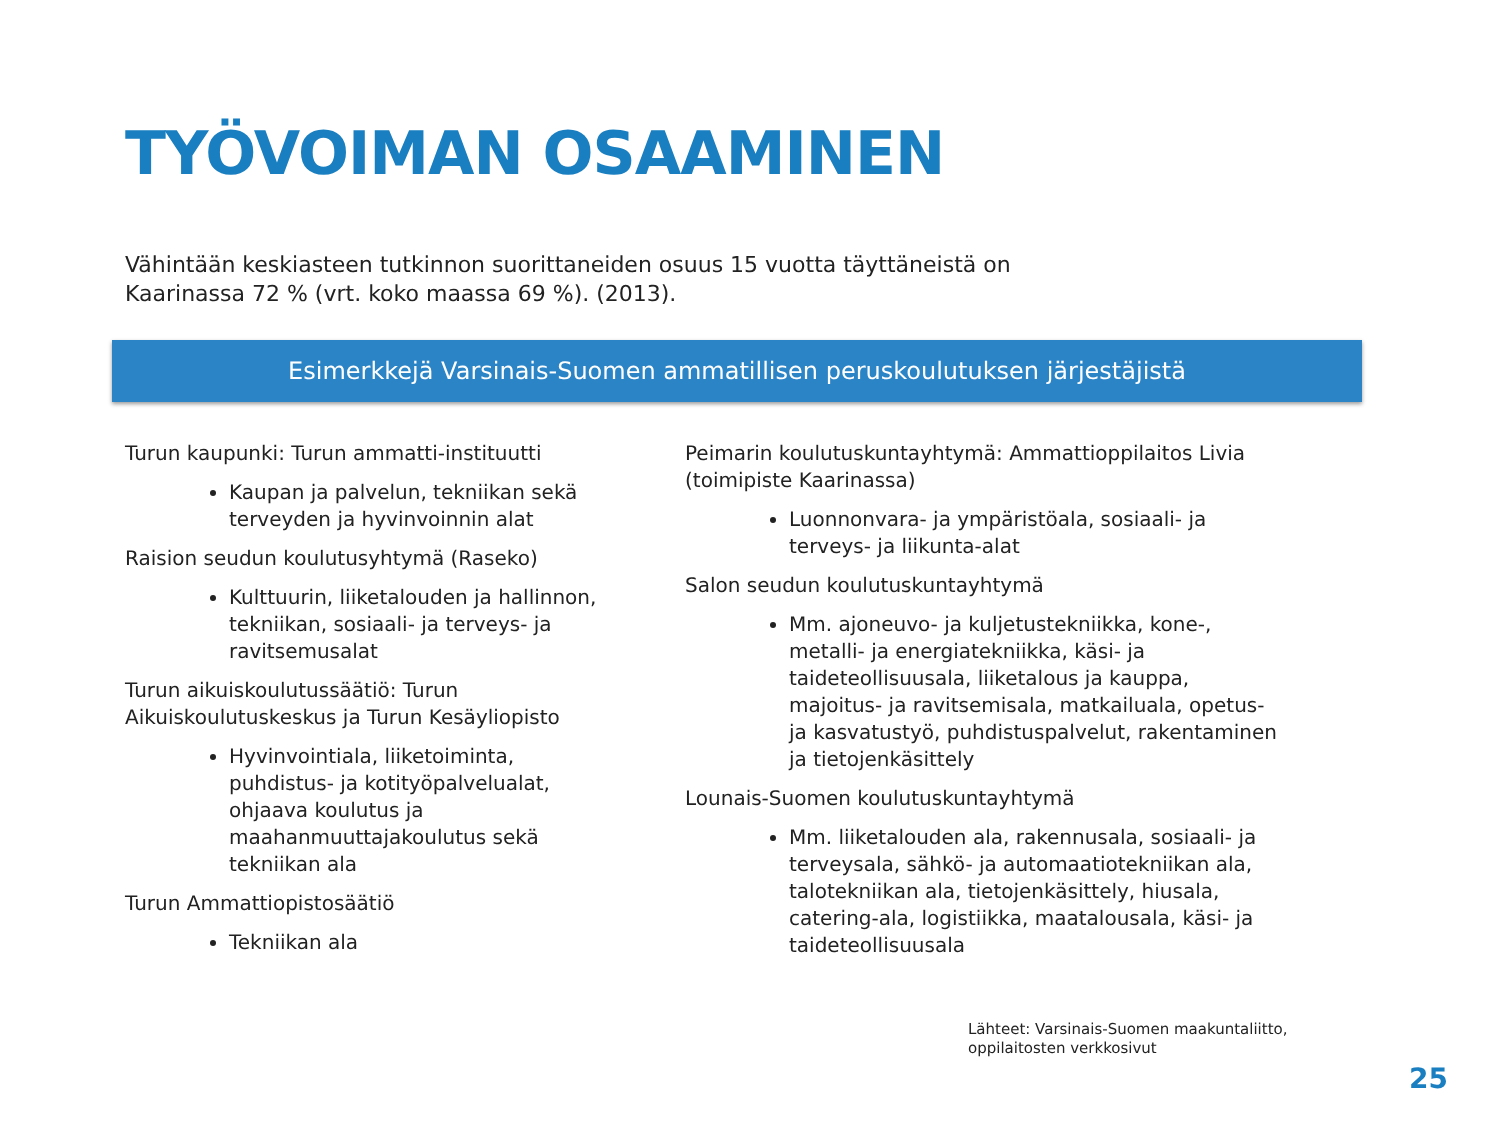TYÖVOIMAN OSAAMINEN
Vähintään keskiasteen tutkinnon suorittaneiden osuus 15 vuotta täyttäneistä on Kaarinassa 72 % (vrt. koko maassa 69 %). (2013).
Esimerkkejä Varsinais-Suomen ammatillisen peruskoulutuksen järjestäjistä
Turun kaupunki: Turun ammatti-instituutti
Kaupan ja palvelun, tekniikan sekä terveyden ja hyvinvoinnin alat
Raision seudun koulutusyhtymä (Raseko)
Kulttuurin, liiketalouden ja hallinnon, tekniikan, sosiaali- ja terveys- ja ravitsemusalat
Turun aikuiskoulutussäätiö: Turun Aikuiskoulutuskeskus ja Turun Kesäyliopisto
Hyvinvointiala, liiketoiminta, puhdistus- ja kotityöpalvelualat, ohjaava koulutus ja maahanmuuttajakoulutus sekä tekniikan ala
Turun Ammattiopistosäätiö
Tekniikan ala
Peimarin koulutuskuntayhtymä: Ammattioppilaitos Livia (toimipiste Kaarinassa)
Luonnonvara- ja ympäristöala, sosiaali- ja terveys- ja liikunta-alat
Salon seudun koulutuskuntayhtymä
Mm. ajoneuvo- ja kuljetustekniikka, kone-, metalli- ja energiatekniikka, käsi- ja taideteollisuusala, liiketalous ja kauppa, majoitus- ja ravitsemisala, matkailuala, opetus- ja kasvatustyö, puhdistuspalvelut, rakentaminen ja tietojenkäsittely
Lounais-Suomen koulutuskuntayhtymä
Mm. liiketalouden ala, rakennusala, sosiaali- ja terveysala, sähkö- ja automaatiotekniikan ala, talotekniikan ala, tietojenkäsittely, hiusala, catering-ala, logistiikka, maatalousala, käsi- ja taideteollisuusala
Lähteet: Varsinais-Suomen maakuntaliitto,
oppilaitosten verkkosivut
25